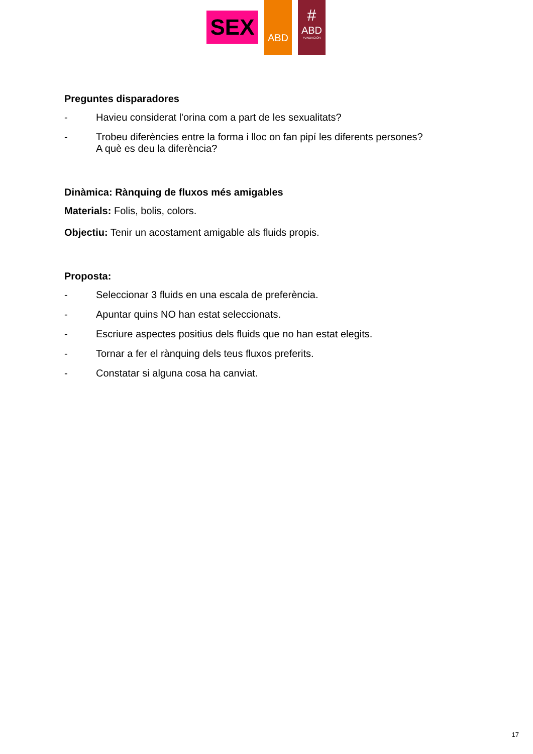SEX
ABD
#
ABD
FUNDACIÓN
Preguntes disparadores
- Havieu considerat l'orina com a part de les sexualitats?
- Trobeu diferències entre la forma i lloc on fan pipí les diferents persones?
A què es deu la diferència?
Dinàmica: Rànquing de fluxos més amigables
Materials: Folis, bolis, colors.
Objectiu: Tenir un acostament amigable als fluids propis.
Proposta:
- Seleccionar 3 fluids en una escala de preferència.
- Apuntar quins NO han estat seleccionats.
- Escriure aspectes positius dels fluids que no han estat elegits.
- Tornar a fer el rànquing dels teus fluxos preferits.
- Constatar si alguna cosa ha canviat.
17